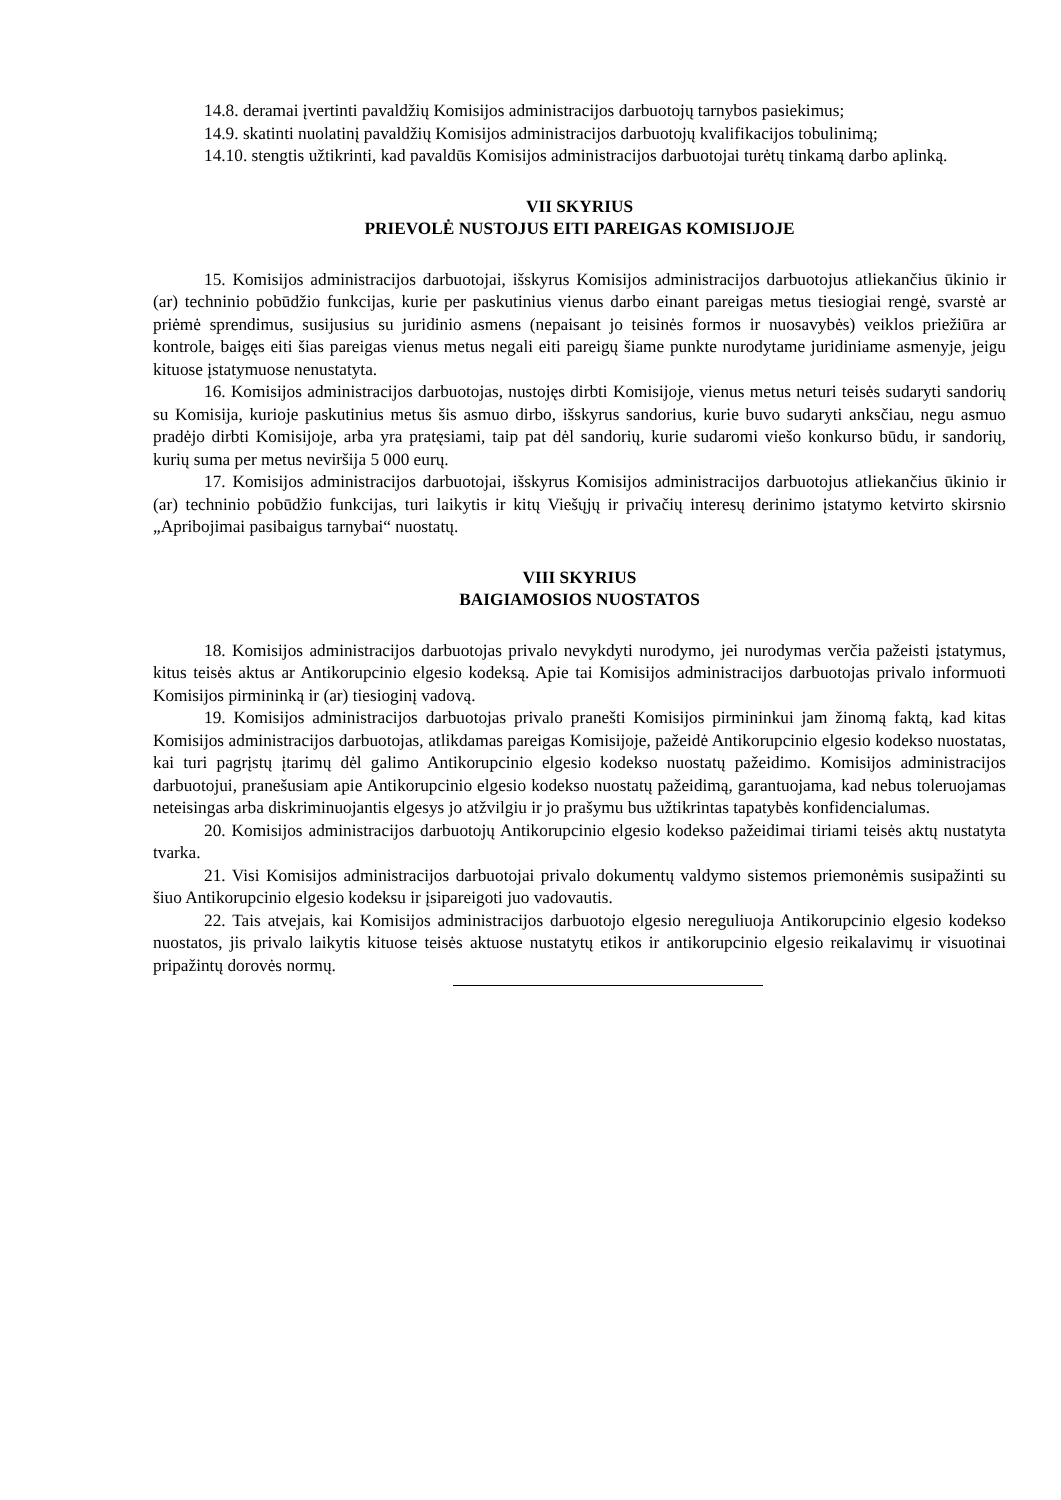14.8. deramai įvertinti pavaldžių Komisijos administracijos darbuotojų tarnybos pasiekimus;
14.9. skatinti nuolatinį pavaldžių Komisijos administracijos darbuotojų kvalifikacijos tobulinimą;
14.10. stengtis užtikrinti, kad pavaldūs Komisijos administracijos darbuotojai turėtų tinkamą darbo aplinką.
VII SKYRIUS
PRIEVOLĖ NUSTOJUS EITI PAREIGAS KOMISIJOJE
15. Komisijos administracijos darbuotojai, išskyrus Komisijos administracijos darbuotojus atliekančius ūkinio ir (ar) techninio pobūdžio funkcijas, kurie per paskutinius vienus darbo einant pareigas metus tiesiogiai rengė, svarstė ar priėmė sprendimus, susijusius su juridinio asmens (nepaisant jo teisinės formos ir nuosavybės) veiklos priežiūra ar kontrole, baigęs eiti šias pareigas vienus metus negali eiti pareigų šiame punkte nurodytame juridiniame asmenyje, jeigu kituose įstatymuose nenustatyta.
16. Komisijos administracijos darbuotojas, nustojęs dirbti Komisijoje, vienus metus neturi teisės sudaryti sandorių su Komisija, kurioje paskutinius metus šis asmuo dirbo, išskyrus sandorius, kurie buvo sudaryti anksčiau, negu asmuo pradėjo dirbti Komisijoje, arba yra pratęsiami, taip pat dėl sandorių, kurie sudaromi viešo konkurso būdu, ir sandorių, kurių suma per metus neviršija 5 000 eurų.
17. Komisijos administracijos darbuotojai, išskyrus Komisijos administracijos darbuotojus atliekančius ūkinio ir (ar) techninio pobūdžio funkcijas, turi laikytis ir kitų Viešųjų ir privačių interesų derinimo įstatymo ketvirto skirsnio „Apribojimai pasibaigus tarnybai“ nuostatų.
VIII SKYRIUS
BAIGIAMOSIOS NUOSTATOS
18. Komisijos administracijos darbuotojas privalo nevykdyti nurodymo, jei nurodymas verčia pažeisti įstatymus, kitus teisės aktus ar Antikorupcinio elgesio kodeksą. Apie tai Komisijos administracijos darbuotojas privalo informuoti Komisijos pirmininką ir (ar) tiesioginį vadovą.
19. Komisijos administracijos darbuotojas privalo pranešti Komisijos pirmininkui jam žinomą faktą, kad kitas Komisijos administracijos darbuotojas, atlikdamas pareigas Komisijoje, pažeidė Antikorupcinio elgesio kodekso nuostatas, kai turi pagrįstų įtarimų dėl galimo Antikorupcinio elgesio kodekso nuostatų pažeidimo. Komisijos administracijos darbuotojui, pranešusiam apie Antikorupcinio elgesio kodekso nuostatų pažeidimą, garantuojama, kad nebus toleruojamas neteisingas arba diskriminuojantis elgesys jo atžvilgiu ir jo prašymu bus užtikrintas tapatybės konfidencialumas.
20. Komisijos administracijos darbuotojų Antikorupcinio elgesio kodekso pažeidimai tiriami teisės aktų nustatyta tvarka.
21. Visi Komisijos administracijos darbuotojai privalo dokumentų valdymo sistemos priemonėmis susipažinti su šiuo Antikorupcinio elgesio kodeksu ir įsipareigoti juo vadovautis.
22. Tais atvejais, kai Komisijos administracijos darbuotojo elgesio nereguliuoja Antikorupcinio elgesio kodekso nuostatos, jis privalo laikytis kituose teisės aktuose nustatytų etikos ir antikorupcinio elgesio reikalavimų ir visuotinai pripažintų dorovės normų.